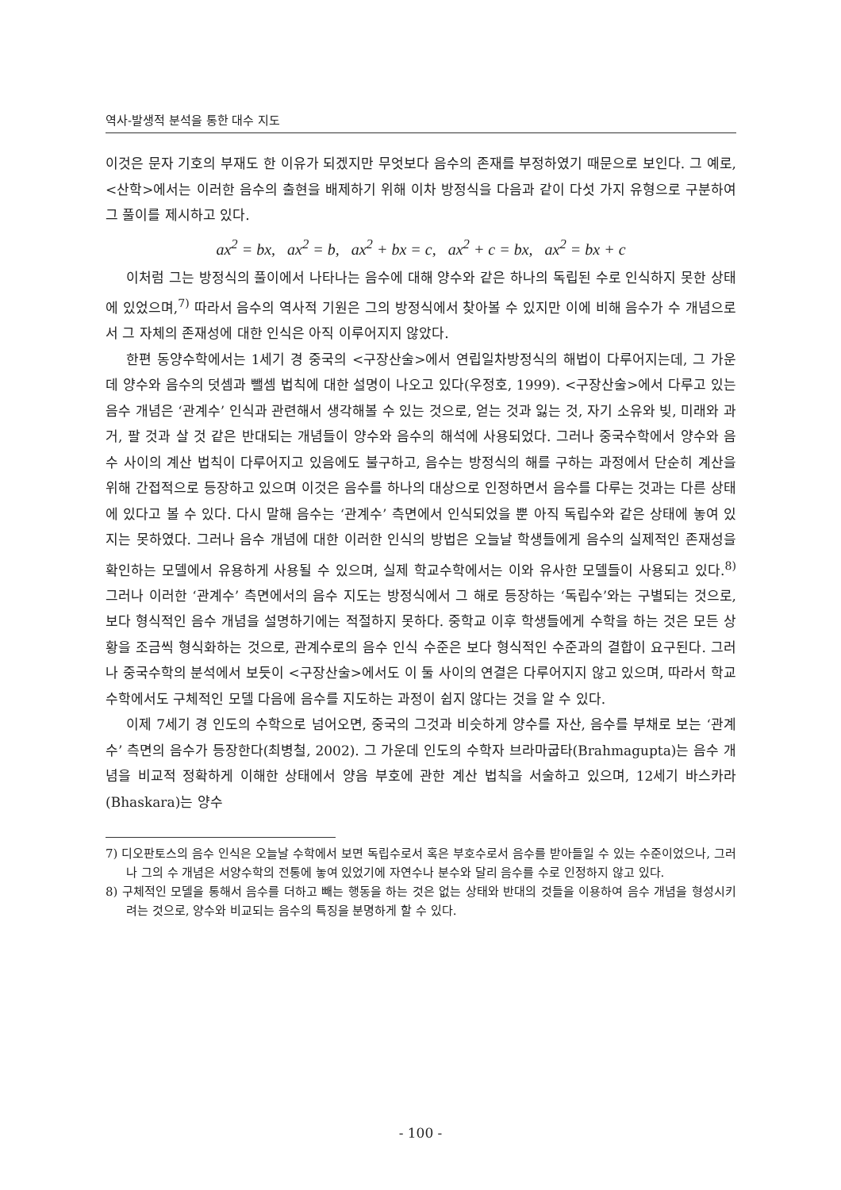역사-발생적 분석을 통한 대수 지도
이것은 문자 기호의 부재도 한 이유가 되겠지만 무엇보다 음수의 존재를 부정하였기 때문으로 보인다. 그 예로, <산학>에서는 이러한 음수의 출현을 배제하기 위해 이차 방정식을 다음과 같이 다섯 가지 유형으로 구분하여 그 풀이를 제시하고 있다.
ax<sup>2</sup> = bx, ax<sup>2</sup> = b, ax<sup>2</sup> + bx = c, ax<sup>2</sup> + c = bx, ax<sup>2</sup> = bx + c
이처럼 그는 방정식의 풀이에서 나타나는 음수에 대해 양수와 같은 하나의 독립된 수로 인식하지 못한 상태에 있었으며,<sup>7)</sup> 따라서 음수의 역사적 기원은 그의 방정식에서 찾아볼 수 있지만 이에 비해 음수가 수 개념으로서 그 자체의 존재성에 대한 인식은 아직 이루어지지 않았다.
한편 동양수학에서는 1세기 경 중국의 <구장산술>에서 연립일차방정식의 해법이 다루어지는데, 그 가운데 양수와 음수의 덧셈과 뺄셈 법칙에 대한 설명이 나오고 있다(우정호, 1999). <구장산술>에서 다루고 있는 음수 개념은 ‘관계수’ 인식과 관련해서 생각해볼 수 있는 것으로, 얻는 것과 잃는 것, 자기 소유와 빚, 미래와 과거, 팔 것과 살 것 같은 반대되는 개념들이 양수와 음수의 해석에 사용되었다. 그러나 중국수학에서 양수와 음수 사이의 계산 법칙이 다루어지고 있음에도 불구하고, 음수는 방정식의 해를 구하는 과정에서 단순히 계산을 위해 간접적으로 등장하고 있으며 이것은 음수를 하나의 대상으로 인정하면서 음수를 다루는 것과는 다른 상태에 있다고 볼 수 있다. 다시 말해 음수는 ‘관계수’ 측면에서 인식되었을 뿐 아직 독립수와 같은 상태에 놓여 있지는 못하였다. 그러나 음수 개념에 대한 이러한 인식의 방법은 오늘날 학생들에게 음수의 실제적인 존재성을 확인하는 모델에서 유용하게 사용될 수 있으며, 실제 학교수학에서는 이와 유사한 모델들이 사용되고 있다.<sup>8)</sup> 그러나 이러한 ‘관계수’ 측면에서의 음수 지도는 방정식에서 그 해로 등장하는 ‘독립수’와는 구별되는 것으로, 보다 형식적인 음수 개념을 설명하기에는 적절하지 못하다. 중학교 이후 학생들에게 수학을 하는 것은 모든 상황을 조금씩 형식화하는 것으로, 관계수로의 음수 인식 수준은 보다 형식적인 수준과의 결합이 요구된다. 그러나 중국수학의 분석에서 보듯이 <구장산술>에서도 이 둘 사이의 연결은 다루어지지 않고 있으며, 따라서 학교수학에서도 구체적인 모델 다음에 음수를 지도하는 과정이 쉽지 않다는 것을 알 수 있다.
이제 7세기 경 인도의 수학으로 넘어오면, 중국의 그것과 비슷하게 양수를 자산, 음수를 부채로 보는 ‘관계수’ 측면의 음수가 등장한다(최병철, 2002). 그 가운데 인도의 수학자 브라마굽타(Brahmagupta)는 음수 개념을 비교적 정확하게 이해한 상태에서 양음 부호에 관한 계산 법칙을 서술하고 있으며, 12세기 바스카라(Bhaskara)는 양수
7) 디오판토스의 음수 인식은 오늘날 수학에서 보면 독립수로서 혹은 부호수로서 음수를 받아들일 수 있는 수준이었으나, 그러나 그의 수 개념은 서양수학의 전통에 놓여 있었기에 자연수나 분수와 달리 음수를 수로 인정하지 않고 있다.
8) 구체적인 모델을 통해서 음수를 더하고 빼는 행동을 하는 것은 없는 상태와 반대의 것들을 이용하여 음수 개념을 형성시키려는 것으로, 양수와 비교되는 음수의 특징을 분명하게 할 수 있다.
- 100 -